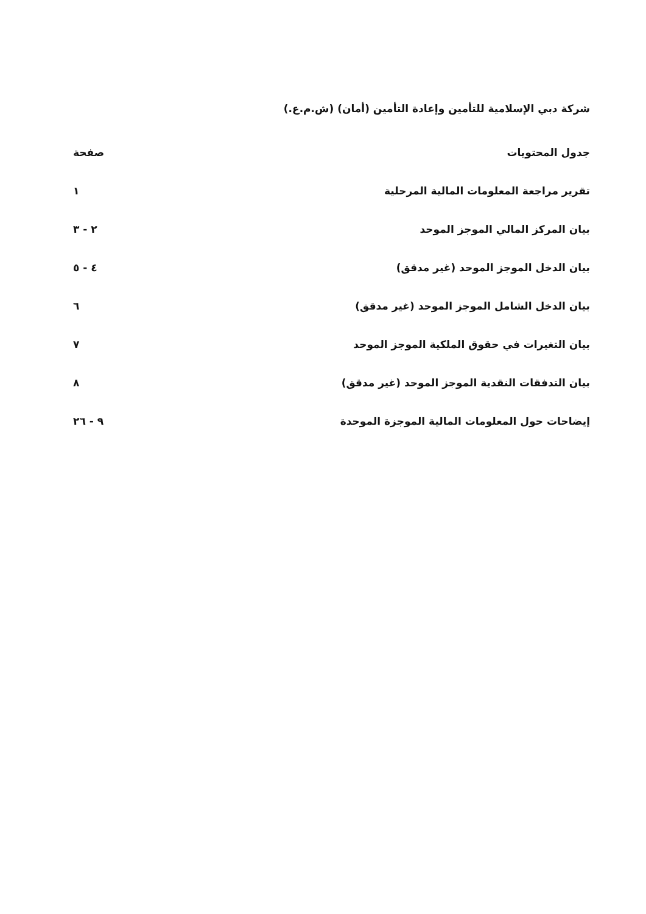شركة دبي الإسلامية للتأمين وإعادة التأمين (أمان) (ش.م.ع.)
| جدول المحتويات | صفحة |
| --- | --- |
| تقرير مراجعة المعلومات المالية المرحلية | ١ |
| بيان المركز المالي الموجز الموحد | ٢ - ٣ |
| بيان الدخل الموجز الموحد (غير مدقق) | ٤ - ٥ |
| بيان الدخل الشامل الموجز الموحد (غير مدقق) | ٦ |
| بيان التغيرات في حقوق الملكية الموجز الموحد | ٧ |
| بيان التدفقات النقدية الموجز الموحد (غير مدقق) | ٨ |
| إيضاحات حول المعلومات المالية الموجزة الموحدة | ٩ - ٢٦ |